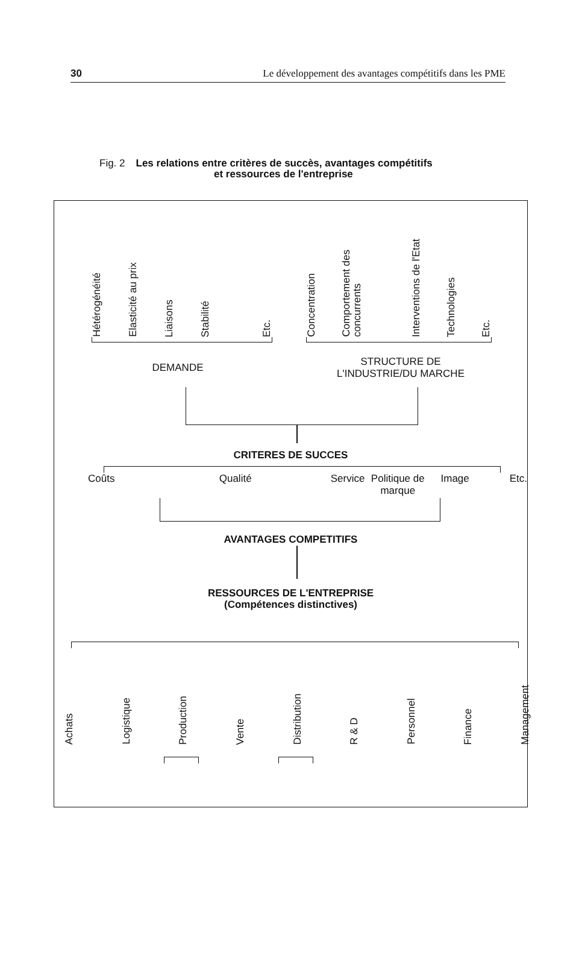30 Le développement des avantages compétitifs dans les PME
Fig. 2 Les relations entre critères de succès, avantages compétitifs
et ressources de l'entreprise
Hétérogénéité Elasticité au prix Liaisons Stabilité Etc.
Concentration Comportement des
concurrents Interventions de l'Etat Technologies Etc.
DEMANDE
STRUCTURE DE
L'INDUSTRIE/DU MARCHE
CRITERES DE SUCCES
Coûts Qualité Service Politique de
marque Image Etc.
AVANTAGES COMPETITIFS
RESSOURCES DE L'ENTREPRISE
(Compétences distinctives)
Achats Logistique Production Vente Distribution R & D Personnel Finance Management